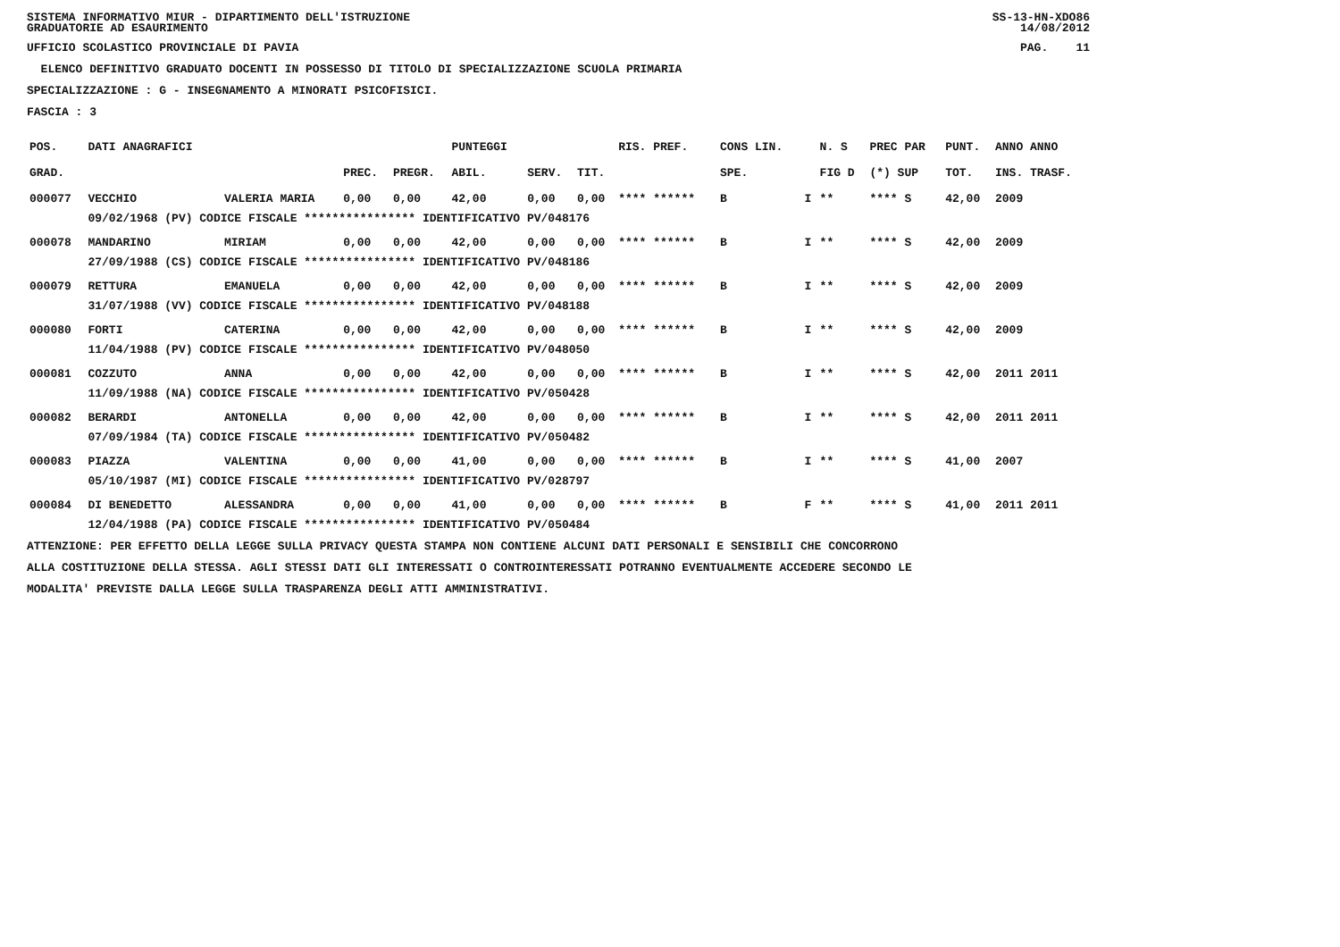SISTEMA INFORMATIVO MIUR - DIPARTIMENTO DELL'ISTRUZIONE SS-13-HN-XDO86
GRADUATORIE AD ESAURIMENTO 14/08/2012
UFFICIO SCOLASTICO PROVINCIALE DI PAVIA PAG. 11
ELENCO DEFINITIVO GRADUATO DOCENTI IN POSSESSO DI TITOLO DI SPECIALIZZAZIONE SCUOLA PRIMARIA
SPECIALIZZAZIONE : G - INSEGNAMENTO A MINORATI PSICOFISICI.
FASCIA : 3
| POS. | DATI ANAGRAFICI | | | | PUNTEGGI | | | RIS. PREF. | CONS LIN. | | N. S | PREC PAR | PUNT. | ANNO ANNO |
| --- | --- | --- | --- | --- | --- | --- | --- | --- | --- | --- | --- | --- | --- | --- |
| GRAD. | | | PREC. | PREGR. | ABIL. | SERV. | TIT. | | SPE. | | FIG D | (*) SUP | TOT. | INS. TRASF. |
| 000077 | VECCHIO | VALERIA MARIA | 0,00 | 0,00 | 42,00 | 0,00 | 0,00 | **** ****** | B | I | ** | **** S | 42,00 | 2009 |
| | 09/02/1968 (PV) CODICE FISCALE **************** IDENTIFICATIVO PV/048176 | | | | | | | | | | | | | |
| 000078 | MANDARINO | MIRIAM | 0,00 | 0,00 | 42,00 | 0,00 | 0,00 | **** ****** | B | I | ** | **** S | 42,00 | 2009 |
| | 27/09/1988 (CS) CODICE FISCALE **************** IDENTIFICATIVO PV/048186 | | | | | | | | | | | | | |
| 000079 | RETTURA | EMANUELA | 0,00 | 0,00 | 42,00 | 0,00 | 0,00 | **** ****** | B | I | ** | **** S | 42,00 | 2009 |
| | 31/07/1988 (VV) CODICE FISCALE **************** IDENTIFICATIVO PV/048188 | | | | | | | | | | | | | |
| 000080 | FORTI | CATERINA | 0,00 | 0,00 | 42,00 | 0,00 | 0,00 | **** ****** | B | I | ** | **** S | 42,00 | 2009 |
| | 11/04/1988 (PV) CODICE FISCALE **************** IDENTIFICATIVO PV/048050 | | | | | | | | | | | | | |
| 000081 | COZZUTO | ANNA | 0,00 | 0,00 | 42,00 | 0,00 | 0,00 | **** ****** | B | I | ** | **** S | 42,00 | 2011 2011 |
| | 11/09/1988 (NA) CODICE FISCALE **************** IDENTIFICATIVO PV/050428 | | | | | | | | | | | | | |
| 000082 | BERARDI | ANTONELLA | 0,00 | 0,00 | 42,00 | 0,00 | 0,00 | **** ****** | B | I | ** | **** S | 42,00 | 2011 2011 |
| | 07/09/1984 (TA) CODICE FISCALE **************** IDENTIFICATIVO PV/050482 | | | | | | | | | | | | | |
| 000083 | PIAZZA | VALENTINA | 0,00 | 0,00 | 41,00 | 0,00 | 0,00 | **** ****** | B | I | ** | **** S | 41,00 | 2007 |
| | 05/10/1987 (MI) CODICE FISCALE **************** IDENTIFICATIVO PV/028797 | | | | | | | | | | | | | |
| 000084 | DI BENEDETTO | ALESSANDRA | 0,00 | 0,00 | 41,00 | 0,00 | 0,00 | **** ****** | B | F | ** | **** S | 41,00 | 2011 2011 |
| | 12/04/1988 (PA) CODICE FISCALE **************** IDENTIFICATIVO PV/050484 | | | | | | | | | | | | | |
ATTENZIONE: PER EFFETTO DELLA LEGGE SULLA PRIVACY QUESTA STAMPA NON CONTIENE ALCUNI DATI PERSONALI E SENSIBILI CHE CONCORRONO
ALLA COSTITUZIONE DELLA STESSA. AGLI STESSI DATI GLI INTERESSATI O CONTROINTERESSATI POTRANNO EVENTUALMENTE ACCEDERE SECONDO LE
MODALITA' PREVISTE DALLA LEGGE SULLA TRASPARENZA DEGLI ATTI AMMINISTRATIVI.